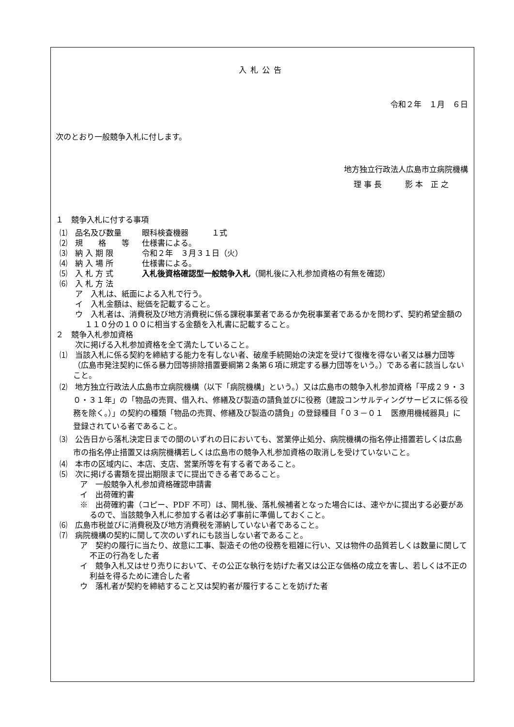入札公告
令和２年　１月　６日
次のとおり一般競争入札に付します。
地方独立行政法人広島市立病院機構
理 事 長　　　影 本　正 之
１　競争入札に付する事項
⑴　品名及び数量 眼科検査機器　　　１式
⑵　規　　格　　等 仕様書による。
⑶　納 入 期 限 令和２年　３月３１日（火）
⑷　納 入 場 所 仕様書による。
⑸　入 札 方 式 入札後資格確認型一般競争入札（開札後に入札参加資格の有無を確認）
⑹　入 札 方 法
ア　入札は、紙面による入札で行う。
イ　入札金額は、総価を記載すること。
ウ　入札者は、消費税及び地方消費税に係る課税事業者であるか免税事業者であるかを問わず、契約希望金額の１１０分の１００に相当する金額を入札書に記載すること。
２　競争入札参加資格
次に掲げる入札参加資格を全て満たしていること。
⑴　当該入札に係る契約を締結する能力を有しない者、破産手続開始の決定を受けて復権を得ない者又は暴力団等（広島市発注契約に係る暴力団等排除措置要綱第２条第６項に規定する暴力団等をいう。）である者に該当しないこと。
⑵　地方独立行政法人広島市立病院機構（以下「病院機構」という。）又は広島市の競争入札参加資格「平成２９・３０・３１年」の「物品の売買、借入れ、修繕及び製造の請負並びに役務（建設コンサルティングサービスに係る役務を除く。）」の契約の種類「物品の売買、修繕及び製造の請負」の登録種目「０３－０１　医療用機械器具」に登録されている者であること。
⑶　公告日から落札決定日までの間のいずれの日においても、営業停止処分、病院機構の指名停止措置若しくは広島市の指名停止措置又は病院機構若しくは広島市の競争入札参加資格の取消しを受けていないこと。
⑷　本市の区域内に、本店、支店、営業所等を有する者であること。
⑸　次に掲げる書類を提出期限までに提出できる者であること。
ア　一般競争入札参加資格確認申請書
イ　出荷確約書
※　出荷確約書（コピー、PDF 不可）は、開札後、落札候補者となった場合には、速やかに提出する必要があるので、当該競争入札に参加する者は必ず事前に準備しておくこと。
⑹　広島市税並びに消費税及び地方消費税を滞納していない者であること。
⑺　病院機構の契約に関して次のいずれにも該当しない者であること。
ア　契約の履行に当たり、故意に工事、製造その他の役務を粗雑に行い、又は物件の品質若しくは数量に関して不正の行為をした者
イ　競争入札又はせり売りにおいて、その公正な執行を妨げた者又は公正な価格の成立を害し、若しくは不正の利益を得るために連合した者
ウ　落札者が契約を締結すること又は契約者が履行することを妨げた者